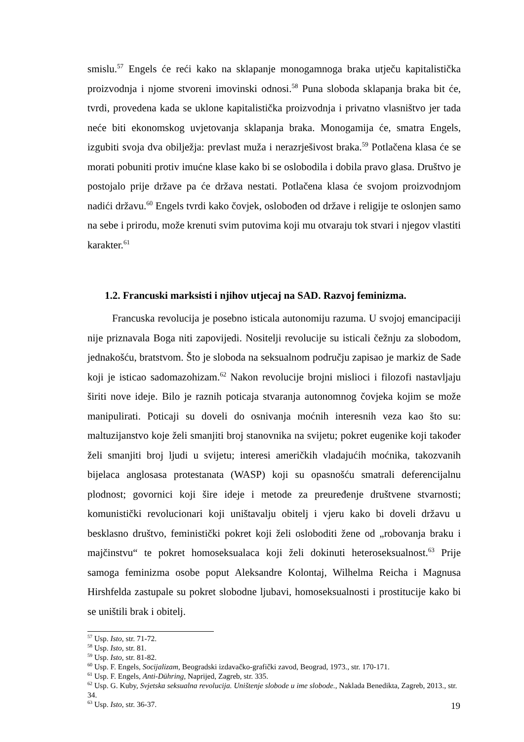smislu.<sup>57</sup> Engels će reći kako na sklapanje monogamnoga braka utječu kapitalistička proizvodnja i njome stvoreni imovinski odnosi.<sup>58</sup> Puna sloboda sklapanja braka bit će, tvrdi, provedena kada se uklone kapitalistička proizvodnja i privatno vlasništvo jer tada neće biti ekonomskog uvjetovanja sklapanja braka. Monogamija će, smatra Engels, izgubiti svoja dva obilježja: prevlast muža i nerazrješivost braka.<sup>59</sup> Potlačena klasa će se morati pobuniti protiv imućne klase kako bi se oslobodila i dobila pravo glasa. Društvo je postojalo prije države pa će država nestati. Potlačena klasa će svojom proizvodnjom nadići državu.<sup>60</sup> Engels tvrdi kako čovjek, oslobođen od države i religije te oslonjen samo na sebe i prirodu, može krenuti svim putovima koji mu otvaraju tok stvari i njegov vlastiti karakter.<sup>61</sup>
1.2. Francuski marksisti i njihov utjecaj na SAD. Razvoj feminizma.
Francuska revolucija je posebno isticala autonomiju razuma. U svojoj emancipaciji nije priznavala Boga niti zapovijedi. Nositelji revolucije su isticali čežnju za slobodom, jednakošću, bratstvom. Što je sloboda na seksualnom području zapisao je markiz de Sade koji je isticao sadomazohizam.<sup>62</sup> Nakon revolucije brojni mislioci i filozofi nastavljaju širiti nove ideje. Bilo je raznih poticaja stvaranja autonomnog čovjeka kojim se može manipulirati. Poticaji su doveli do osnivanja moćnih interesnih veza kao što su: maltuzijanstvo koje želi smanjiti broj stanovnika na svijetu; pokret eugenike koji također želi smanjiti broj ljudi u svijetu; interesi američkih vladajućih moćnika, takozvanih bijelaca anglosasa protestanata (WASP) koji su opasnošću smatrali deferencijalnu plodnost; govornici koji šire ideje i metode za preuređenje društvene stvarnosti; komunistički revolucionari koji uništavalju obitelj i vjeru kako bi doveli državu u besklasno društvo, feministički pokret koji želi osloboditi žene od „robovanja braku i majčinstvu“ te pokret homoseksualaca koji želi dokinuti heteroseksualnost.<sup>63</sup> Prije samoga feminizma osobe poput Aleksandre Kolontaj, Wilhelma Reicha i Magnusa Hirshfelda zastupale su pokret slobodne ljubavi, homoseksualnosti i prostitucije kako bi se uništili brak i obitelj.
<sup>57</sup> Usp. Isto, str. 71-72.
<sup>58</sup> Usp. Isto, str. 81.
<sup>59</sup> Usp. Isto, str. 81-82.
<sup>60</sup> Usp. F. Engels, Socijalizam, Beogradski izdavačko-grafički zavod, Beograd, 1973., str. 170-171.
<sup>61</sup> Usp. F. Engels, Anti-Dühring, Naprijed, Zagreb, str. 335.
<sup>62</sup> Usp. G. Kuby, Svjetska seksualna revolucija. Uništenje slobode u ime slobode., Naklada Benedikta, Zagreb, 2013., str. 34.
<sup>63</sup> Usp. Isto, str. 36-37.
19